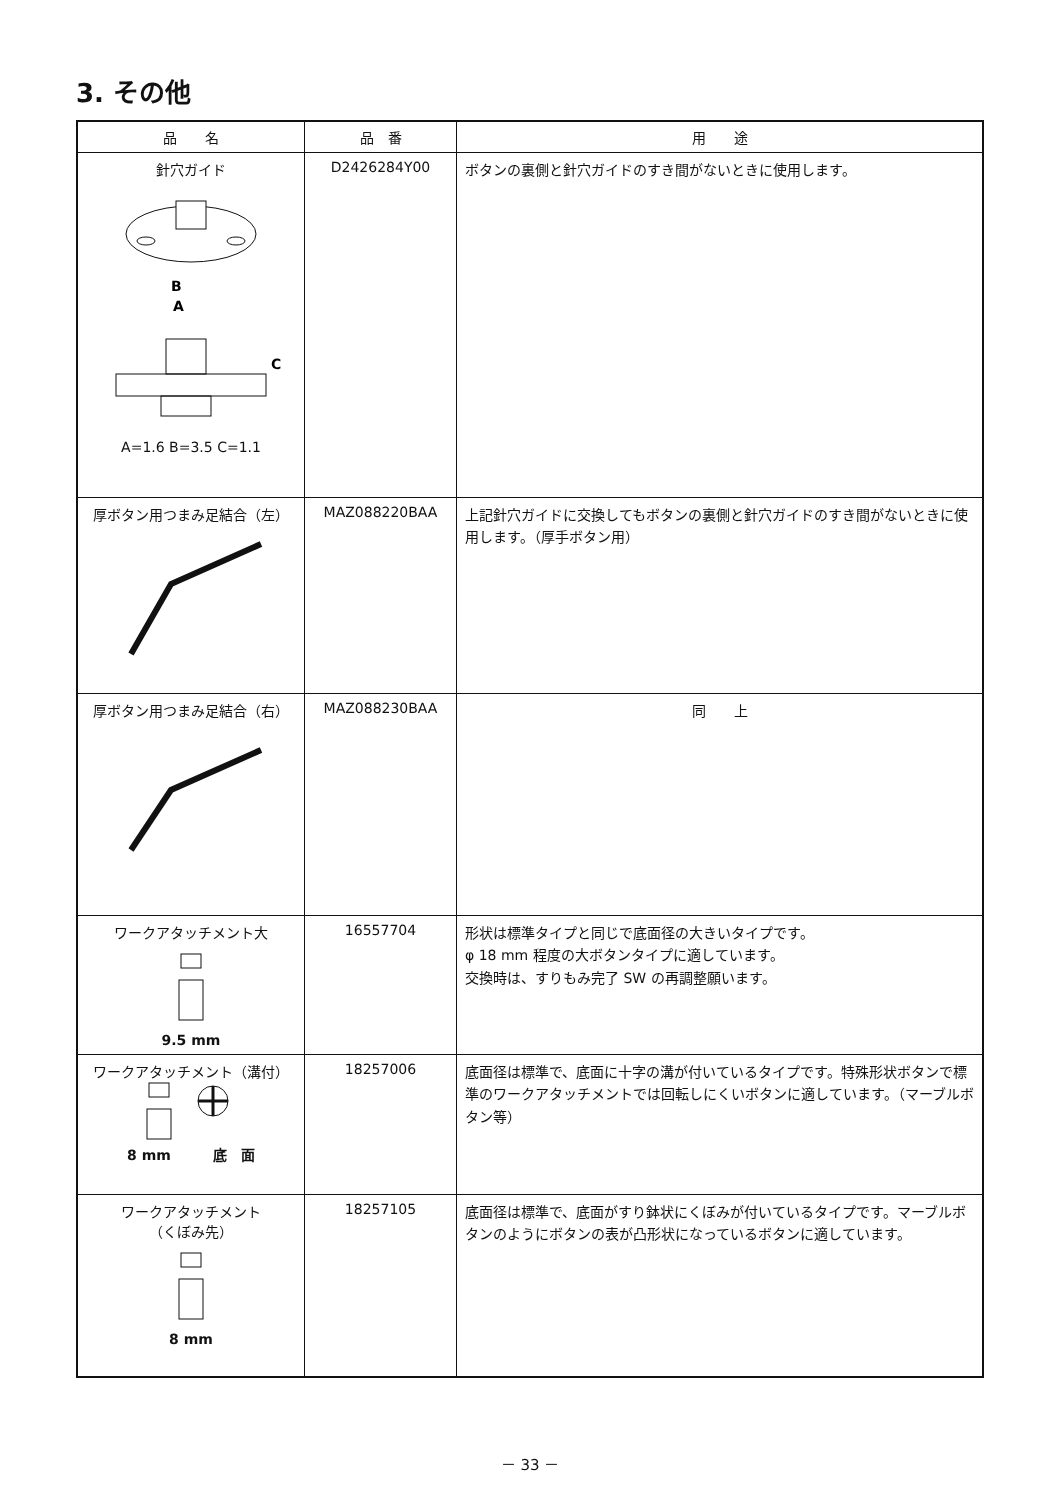3. その他
| 品 名 | 品 番 | 用 途 |
| --- | --- | --- |
| 針穴ガイド B A C A=1.6 B=3.5 C=1.1 | D2426284Y00 | ボタンの裏側と針穴ガイドのすき間がないときに使用します。 |
| 厚ボタン用つまみ足結合（左） | MAZ088220BAA | 上記針穴ガイドに交換してもボタンの裏側と針穴ガイドのすき間がないときに使用します。（厚手ボタン用） |
| 厚ボタン用つまみ足結合（右） | MAZ088230BAA | 同 上 |
| ワークアタッチメント大 9.5 mm | 16557704 | 形状は標準タイプと同じで底面径の大きいタイプです。 φ 18 mm 程度の大ボタンタイプに適しています。 交換時は、すりもみ完了 SW の再調整願います。 |
| ワークアタッチメント（溝付） 8 mm 底 面 | 18257006 | 底面径は標準で、底面に十字の溝が付いているタイプです。特殊形状ボタンで標準のワークアタッチメントでは回転しにくいボタンに適しています。（マーブルボタン等） |
| ワークアタッチメント （くぼみ先） 8 mm | 18257105 | 底面径は標準で、底面がすり鉢状にくぼみが付いているタイプです。マーブルボタンのようにボタンの表が凸形状になっているボタンに適しています。 |
－ 33 －